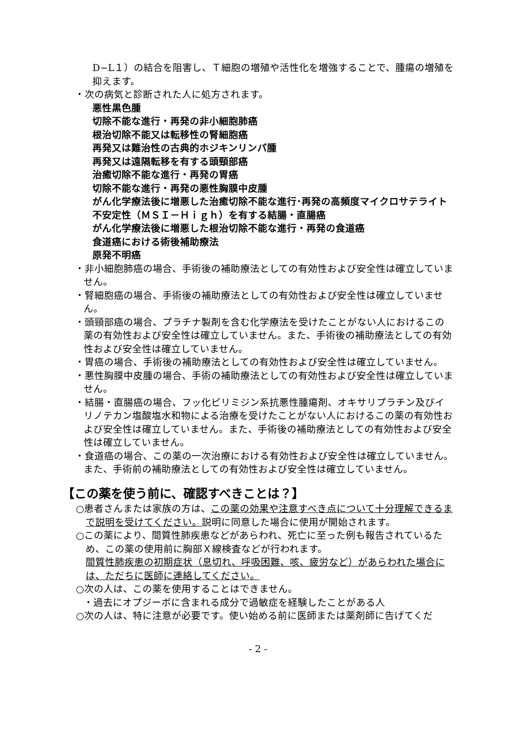D−L１）の結合を阻害し、Ｔ細胞の増殖や活性化を増強することで、腫瘍の増殖を抑えます。
・次の病気と診断された人に処方されます。
悪性黒色腫
切除不能な進行・再発の非小細胞肺癌
根治切除不能又は転移性の腎細胞癌
再発又は難治性の古典的ホジキンリンパ腫
再発又は遠隔転移を有する頭頸部癌
治癒切除不能な進行・再発の胃癌
切除不能な進行・再発の悪性胸膜中皮腫
がん化学療法後に増悪した治癒切除不能な進行･再発の高頻度マイクロサテライト不安定性（ＭＳＩ－Ｈｉｇｈ）を有する結腸・直腸癌
がん化学療法後に増悪した根治切除不能な進行・再発の食道癌
食道癌における術後補助療法
原発不明癌
・非小細胞肺癌の場合、手術後の補助療法としての有効性および安全性は確立していません。
・腎細胞癌の場合、手術後の補助療法としての有効性および安全性は確立していません。
・頭頸部癌の場合、プラチナ製剤を含む化学療法を受けたことがない人におけるこの薬の有効性および安全性は確立していません。また、手術後の補助療法としての有効性および安全性は確立していません。
・胃癌の場合、手術後の補助療法としての有効性および安全性は確立していません。
・悪性胸膜中皮腫の場合、手術の補助療法としての有効性および安全性は確立していません。
・結腸・直腸癌の場合、フッ化ピリミジン系抗悪性腫瘍剤、オキサリプラチン及びイリノテカン塩酸塩水和物による治療を受けたことがない人におけるこの薬の有効性および安全性は確立していません。また、手術後の補助療法としての有効性および安全性は確立していません。
・食道癌の場合、この薬の一次治療における有効性および安全性は確立していません。また、手術前の補助療法としての有効性および安全性は確立していません。
【この薬を使う前に、確認すべきことは？】
○患者さんまたは家族の方は、この薬の効果や注意すべき点について十分理解できるまで説明を受けてください。説明に同意した場合に使用が開始されます。
○この薬により、間質性肺疾患などがあらわれ、死亡に至った例も報告されているため、この薬の使用前に胸部Ｘ線検査などが行われます。
間質性肺疾患の初期症状（息切れ、呼吸困難、咳、疲労など）があらわれた場合には、ただちに医師に連絡してください。
○次の人は、この薬を使用することはできません。
・過去にオプジーボに含まれる成分で過敏症を経験したことがある人
○次の人は、特に注意が必要です。使い始める前に医師または薬剤師に告げてくだ
- 2 -